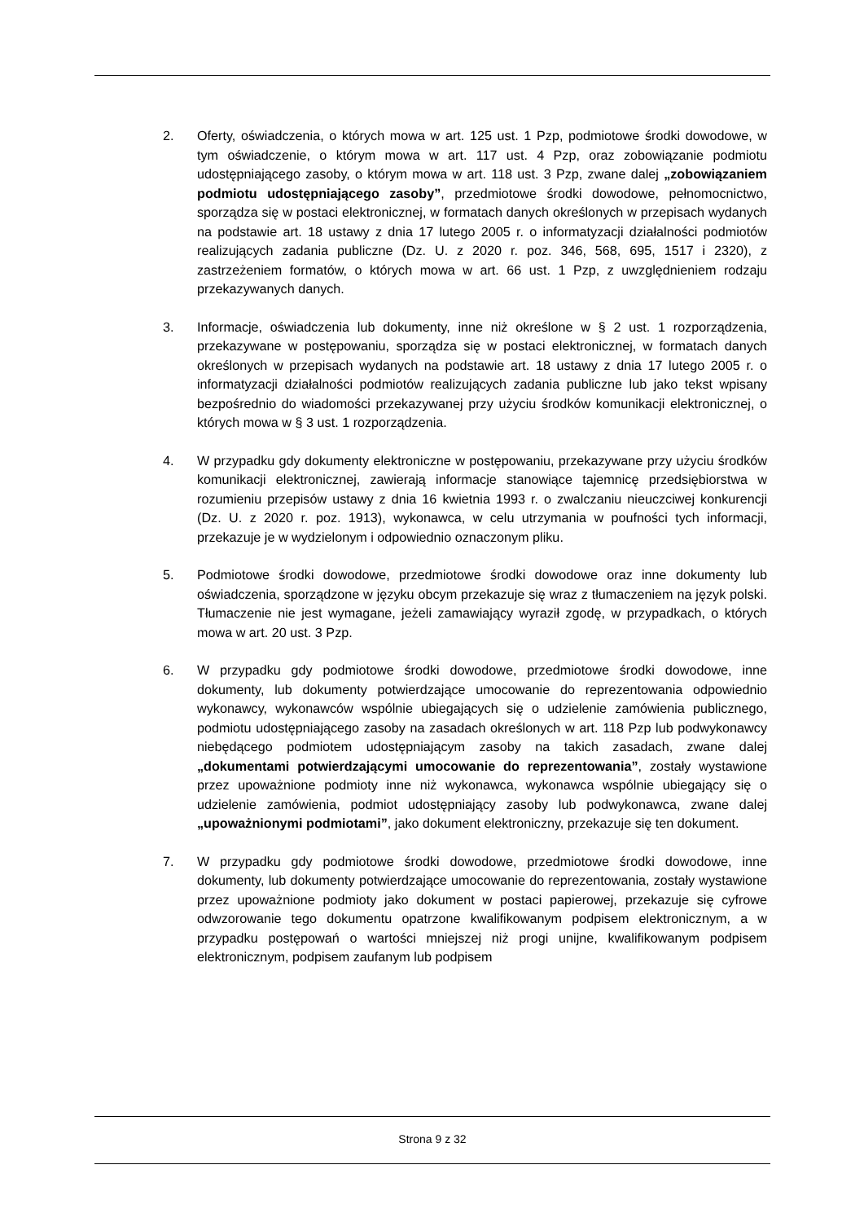2. Oferty, oświadczenia, o których mowa w art. 125 ust. 1 Pzp, podmiotowe środki dowodowe, w tym oświadczenie, o którym mowa w art. 117 ust. 4 Pzp, oraz zobowiązanie podmiotu udostępniającego zasoby, o którym mowa w art. 118 ust. 3 Pzp, zwane dalej „zobowiązaniem podmiotu udostępniającego zasoby”, przedmiotowe środki dowodowe, pełnomocnictwo, sporządza się w postaci elektronicznej, w formatach danych określonych w przepisach wydanych na podstawie art. 18 ustawy z dnia 17 lutego 2005 r. o informatyzacji działalności podmiotów realizujących zadania publiczne (Dz. U. z 2020 r. poz. 346, 568, 695, 1517 i 2320), z zastrzeżeniem formatów, o których mowa w art. 66 ust. 1 Pzp, z uwzględnieniem rodzaju przekazywanych danych.
3. Informacje, oświadczenia lub dokumenty, inne niż określone w § 2 ust. 1 rozporządzenia, przekazywane w postępowaniu, sporządza się w postaci elektronicznej, w formatach danych określonych w przepisach wydanych na podstawie art. 18 ustawy z dnia 17 lutego 2005 r. o informatyzacji działalności podmiotów realizujących zadania publiczne lub jako tekst wpisany bezpośrednio do wiadomości przekazywanej przy użyciu środków komunikacji elektronicznej, o których mowa w § 3 ust. 1 rozporządzenia.
4. W przypadku gdy dokumenty elektroniczne w postępowaniu, przekazywane przy użyciu środków komunikacji elektronicznej, zawierają informacje stanowiące tajemnicę przedsiębiorstwa w rozumieniu przepisów ustawy z dnia 16 kwietnia 1993 r. o zwalczaniu nieuczciwej konkurencji (Dz. U. z 2020 r. poz. 1913), wykonawca, w celu utrzymania w poufności tych informacji, przekazuje je w wydzielonym i odpowiednio oznaczonym pliku.
5. Podmiotowe środki dowodowe, przedmiotowe środki dowodowe oraz inne dokumenty lub oświadczenia, sporządzone w języku obcym przekazuje się wraz z tłumaczeniem na język polski. Tłumaczenie nie jest wymagane, jeżeli zamawiający wyraził zgodę, w przypadkach, o których mowa w art. 20 ust. 3 Pzp.
6. W przypadku gdy podmiotowe środki dowodowe, przedmiotowe środki dowodowe, inne dokumenty, lub dokumenty potwierdzające umocowanie do reprezentowania odpowiednio wykonawcy, wykonawców wspólnie ubiegających się o udzielenie zamówienia publicznego, podmiotu udostępniającego zasoby na zasadach określonych w art. 118 Pzp lub podwykonawcy niebędącego podmiotem udostępniającym zasoby na takich zasadach, zwane dalej „dokumentami potwierdzającymi umocowanie do reprezentowania”, zostały wystawione przez upoważnione podmioty inne niż wykonawca, wykonawca wspólnie ubiegający się o udzielenie zamówienia, podmiot udostępniający zasoby lub podwykonawca, zwane dalej „upoważnionymi podmiotami”, jako dokument elektroniczny, przekazuje się ten dokument.
7. W przypadku gdy podmiotowe środki dowodowe, przedmiotowe środki dowodowe, inne dokumenty, lub dokumenty potwierdzające umocowanie do reprezentowania, zostały wystawione przez upoważnione podmioty jako dokument w postaci papierowej, przekazuje się cyfrowe odwzorowanie tego dokumentu opatrzone kwalifikowanym podpisem elektronicznym, a w przypadku postępowań o wartości mniejszej niż progi unijne, kwalifikowanym podpisem elektronicznym, podpisem zaufanym lub podpisem
Strona 9 z 32